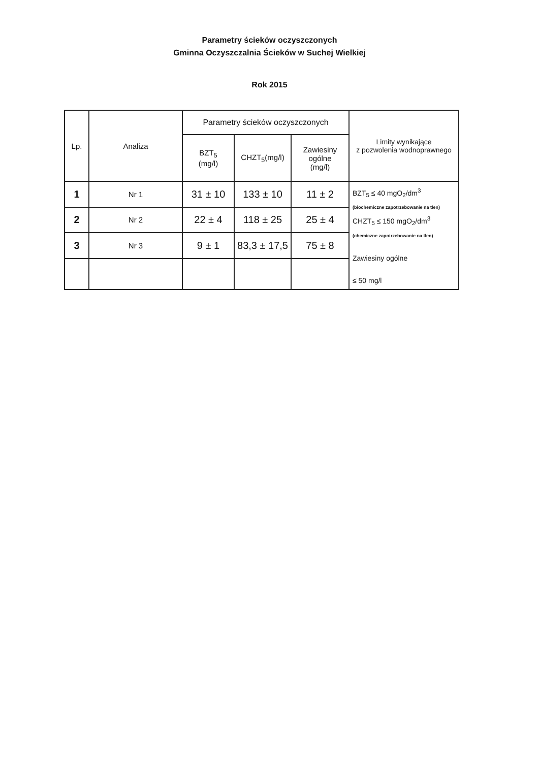Parametry ścieków oczyszczonych
Gminna Oczyszczalnia Ścieków w Suchej Wielkiej
Rok 2015
| Lp. | Analiza | Parametry ścieków oczyszczonych | | | Limity wynikające z pozwolenia wodnoprawnego |
| --- | --- | --- | --- | --- | --- |
| | | BZT<sub>5</sub> (mg/l) | CHZT<sub>5</sub>(mg/l) | Zawiesiny ogólne (mg/l) | |
| 1 | Nr 1 | 31 ± 10 | 133 ± 10 | 11 ± 2 | BZT<sub>5</sub> ≤ 40 mgO<sub>2</sub>/dm<sup>3</sup> (biochemiczne zapotrzebowanie na tlen) CHZT<sub>5</sub> ≤ 150 mgO<sub>2</sub>/dm<sup>3</sup> (chemiczne zapotrzebowanie na tlen) Zawiesiny ogólne ≤ 50 mg/l |
| 2 | Nr 2 | 22 ± 4 | 118 ± 25 | 25 ± 4 | |
| 3 | Nr 3 | 9 ± 1 | 83,3 ± 17,5 | 75 ± 8 | |